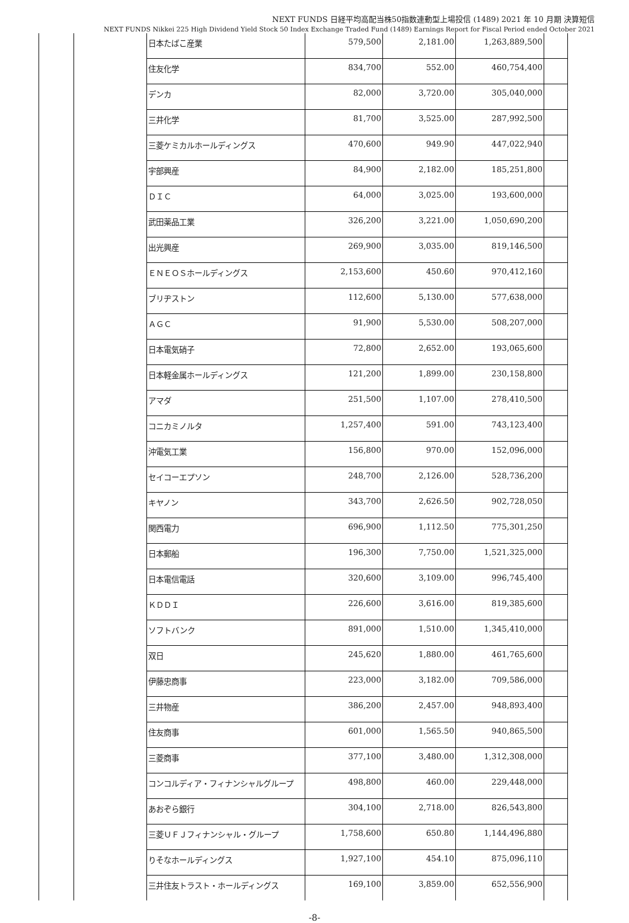NEXT FUNDS 日経平均高配当株50指数連動型上場投信 (1489) 2021 年 10 月期 決算短信
NEXT FUNDS Nikkei 225 High Dividend Yield Stock 50 Index Exchange Traded Fund (1489) Earnings Report for Fiscal Period ended October 2021
| | | 日本たばこ産業 | 579,500 | 2,181.00 | 1,263,889,500 | |
| | | 住友化学 | 834,700 | 552.00 | 460,754,400 | |
| | | デンカ | 82,000 | 3,720.00 | 305,040,000 | |
| | | 三井化学 | 81,700 | 3,525.00 | 287,992,500 | |
| | | 三菱ケミカルホールディングス | 470,600 | 949.90 | 447,022,940 | |
| | | 宇部興産 | 84,900 | 2,182.00 | 185,251,800 | |
| | | ＤＩＣ | 64,000 | 3,025.00 | 193,600,000 | |
| | | 武田薬品工業 | 326,200 | 3,221.00 | 1,050,690,200 | |
| | | 出光興産 | 269,900 | 3,035.00 | 819,146,500 | |
| | | ＥＮＥＯＳホールディングス | 2,153,600 | 450.60 | 970,412,160 | |
| | | ブリヂストン | 112,600 | 5,130.00 | 577,638,000 | |
| | | ＡＧＣ | 91,900 | 5,530.00 | 508,207,000 | |
| | | 日本電気硝子 | 72,800 | 2,652.00 | 193,065,600 | |
| | | 日本軽金属ホールディングス | 121,200 | 1,899.00 | 230,158,800 | |
| | | アマダ | 251,500 | 1,107.00 | 278,410,500 | |
| | | コニカミノルタ | 1,257,400 | 591.00 | 743,123,400 | |
| | | 沖電気工業 | 156,800 | 970.00 | 152,096,000 | |
| | | セイコーエプソン | 248,700 | 2,126.00 | 528,736,200 | |
| | | キヤノン | 343,700 | 2,626.50 | 902,728,050 | |
| | | 関西電力 | 696,900 | 1,112.50 | 775,301,250 | |
| | | 日本郵船 | 196,300 | 7,750.00 | 1,521,325,000 | |
| | | 日本電信電話 | 320,600 | 3,109.00 | 996,745,400 | |
| | | ＫＤＤＩ | 226,600 | 3,616.00 | 819,385,600 | |
| | | ソフトバンク | 891,000 | 1,510.00 | 1,345,410,000 | |
| | | 双日 | 245,620 | 1,880.00 | 461,765,600 | |
| | | 伊藤忠商事 | 223,000 | 3,182.00 | 709,586,000 | |
| | | 三井物産 | 386,200 | 2,457.00 | 948,893,400 | |
| | | 住友商事 | 601,000 | 1,565.50 | 940,865,500 | |
| | | 三菱商事 | 377,100 | 3,480.00 | 1,312,308,000 | |
| | | コンコルディア・フィナンシャルグループ | 498,800 | 460.00 | 229,448,000 | |
| | | あおぞら銀行 | 304,100 | 2,718.00 | 826,543,800 | |
| | | 三菱ＵＦＪフィナンシャル・グループ | 1,758,600 | 650.80 | 1,144,496,880 | |
| | | りそなホールディングス | 1,927,100 | 454.10 | 875,096,110 | |
| | | 三井住友トラスト・ホールディングス | 169,100 | 3,859.00 | 652,556,900 | |
-8-